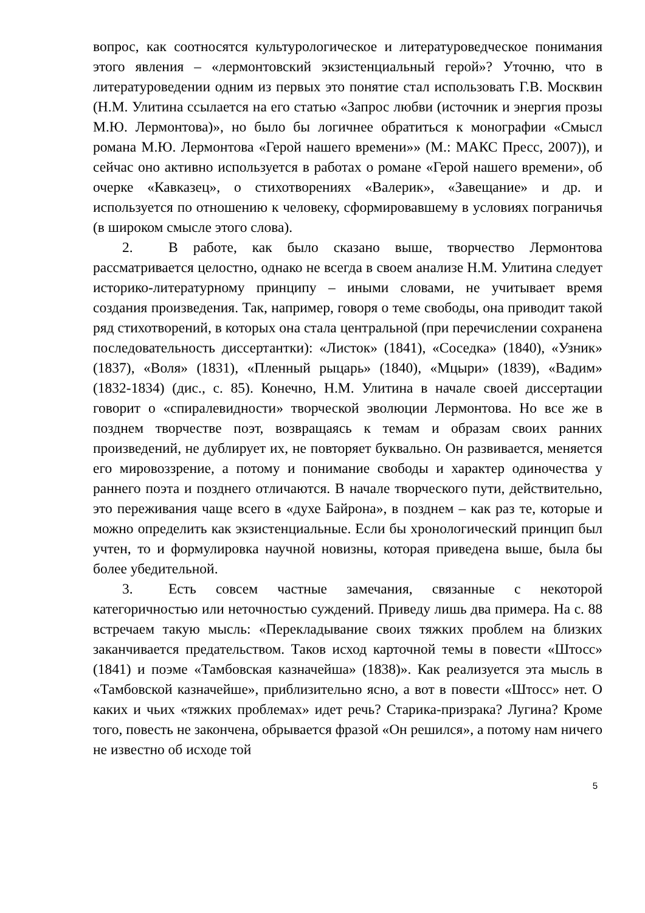вопрос, как соотносятся культурологическое и литературоведческое понимания этого явления – «лермонтовский экзистенциальный герой»? Уточню, что в литературоведении одним из первых это понятие стал использовать Г.В. Москвин (Н.М. Улитина ссылается на его статью «Запрос любви (источник и энергия прозы М.Ю. Лермонтова)», но было бы логичнее обратиться к монографии «Смысл романа М.Ю. Лермонтова «Герой нашего времени»» (М.: МАКС Пресс, 2007)), и сейчас оно активно используется в работах о романе «Герой нашего времени», об очерке «Кавказец», о стихотворениях «Валерик», «Завещание» и др. и используется по отношению к человеку, сформировавшему в условиях пограничья (в широком смысле этого слова).
2. В работе, как было сказано выше, творчество Лермонтова рассматривается целостно, однако не всегда в своем анализе Н.М. Улитина следует историко-литературному принципу – иными словами, не учитывает время создания произведения. Так, например, говоря о теме свободы, она приводит такой ряд стихотворений, в которых она стала центральной (при перечислении сохранена последовательность диссертантки): «Листок» (1841), «Соседка» (1840), «Узник» (1837), «Воля» (1831), «Пленный рыцарь» (1840), «Мцыри» (1839), «Вадим» (1832-1834) (дис., с. 85). Конечно, Н.М. Улитина в начале своей диссертации говорит о «спиралевидности» творческой эволюции Лермонтова. Но все же в позднем творчестве поэт, возвращаясь к темам и образам своих ранних произведений, не дублирует их, не повторяет буквально. Он развивается, меняется его мировоззрение, а потому и понимание свободы и характер одиночества у раннего поэта и позднего отличаются. В начале творческого пути, действительно, это переживания чаще всего в «духе Байрона», в позднем – как раз те, которые и можно определить как экзистенциальные. Если бы хронологический принцип был учтен, то и формулировка научной новизны, которая приведена выше, была бы более убедительной.
3. Есть совсем частные замечания, связанные с некоторой категоричностью или неточностью суждений. Приведу лишь два примера. На с. 88 встречаем такую мысль: «Перекладывание своих тяжких проблем на близких заканчивается предательством. Таков исход карточной темы в повести «Штосс» (1841) и поэме «Тамбовская казначейша» (1838)». Как реализуется эта мысль в «Тамбовской казначейше», приблизительно ясно, а вот в повести «Штосс» нет. О каких и чьих «тяжких проблемах» идет речь? Старика-призрака? Лугина? Кроме того, повесть не закончена, обрывается фразой «Он решился», а потому нам ничего не известно об исходе той
5